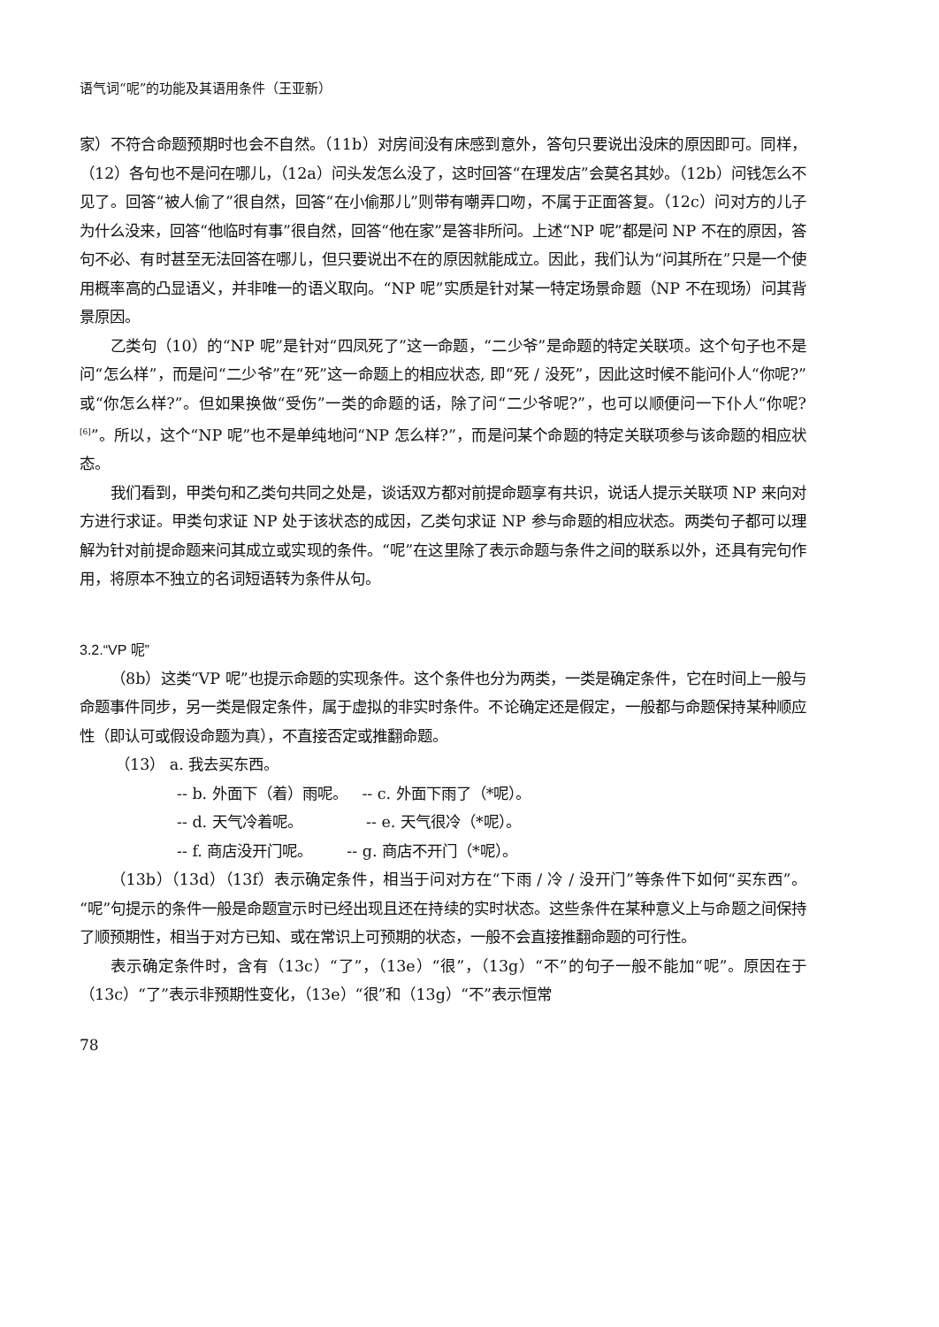语气词“呢”的功能及其语用条件（王亚新）
家）不符合命题预期时也会不自然。（11b）对房间没有床感到意外，答句只要说出没床的原因即可。同样，（12）各句也不是问在哪儿，（12a）问头发怎么没了，这时回答“在理发店”会莫名其妙。（12b）问钱怎么不见了。回答“被人偷了”很自然，回答“在小偷那儿”则带有嘲弄口吻，不属于正面答复。（12c）问对方的儿子为什么没来，回答“他临时有事”很自然，回答“他在家”是答非所问。上述“NP 呢”都是问 NP 不在的原因，答句不必、有时甚至无法回答在哪儿，但只要说出不在的原因就能成立。因此，我们认为“问其所在”只是一个使用概率高的凸显语义，并非唯一的语义取向。“NP 呢”实质是针对某一特定场景命题（NP 不在现场）问其背景原因。
乙类句（10）的“NP 呢”是针对“四凤死了”这一命题，“二少爷”是命题的特定关联项。这个句子也不是问“怎么样”，而是问“二少爷”在“死”这一命题上的相应状态, 即“死 / 没死”，因此这时候不能问仆人“你呢?”或“你怎么样?”。但如果换做“受伤”一类的命题的话，除了问“二少爷呢?”，也可以顺便问一下仆人“你呢?<sup>[6]</sup>”。所以，这个“NP 呢”也不是单纯地问“NP 怎么样?”，而是问某个命题的特定关联项参与该命题的相应状态。
我们看到，甲类句和乙类句共同之处是，谈话双方都对前提命题享有共识，说话人提示关联项 NP 来向对方进行求证。甲类句求证 NP 处于该状态的成因，乙类句求证 NP 参与命题的相应状态。两类句子都可以理解为针对前提命题来问其成立或实现的条件。“呢”在这里除了表示命题与条件之间的联系以外，还具有完句作用，将原本不独立的名词短语转为条件从句。
3.2.“VP 呢”
（8b）这类“VP 呢”也提示命题的实现条件。这个条件也分为两类，一类是确定条件，它在时间上一般与命题事件同步，另一类是假定条件，属于虚拟的非实时条件。不论确定还是假定，一般都与命题保持某种顺应性（即认可或假设命题为真），不直接否定或推翻命题。
（13） a. 我去买东西。
-- b. 外面下（着）雨呢。 -- c. 外面下雨了（*呢）。
-- d. 天气冷着呢。 -- e. 天气很冷（*呢）。
-- f. 商店没开门呢。 -- g. 商店不开门（*呢）。
（13b）（13d）（13f）表示确定条件，相当于问对方在“下雨 / 冷 / 没开门”等条件下如何“买东西”。“呢”句提示的条件一般是命题宣示时已经出现且还在持续的实时状态。这些条件在某种意义上与命题之间保持了顺预期性，相当于对方已知、或在常识上可预期的状态，一般不会直接推翻命题的可行性。
表示确定条件时，含有（13c）“了”，（13e）“很”，（13g）“不”的句子一般不能加“呢”。原因在于（13c）“了”表示非预期性变化，（13e）“很”和（13g）“不”表示恒常
78